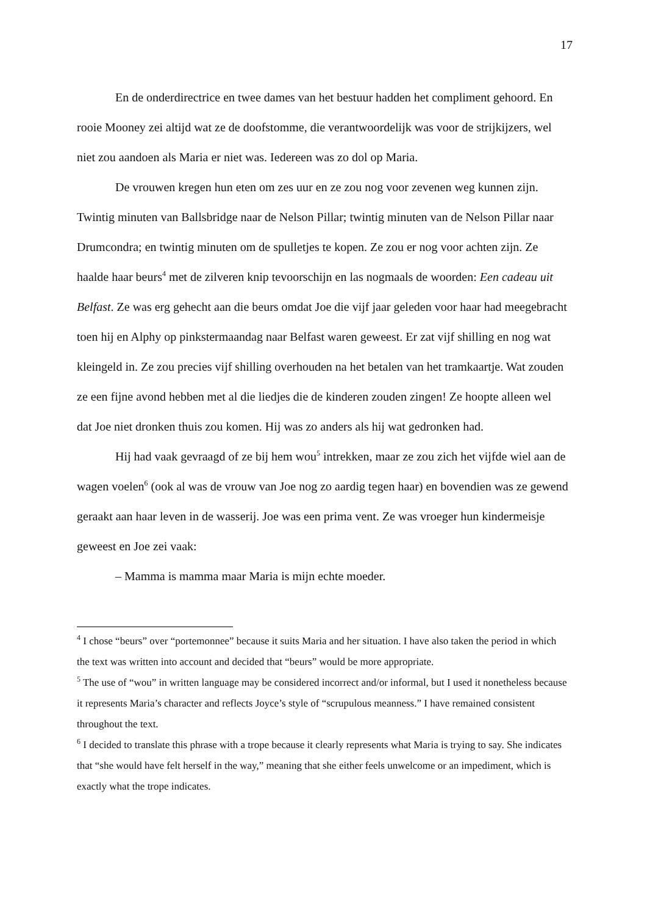17
En de onderdirectrice en twee dames van het bestuur hadden het compliment gehoord. En rooie Mooney zei altijd wat ze de doofstomme, die verantwoordelijk was voor de strijkijzers, wel niet zou aandoen als Maria er niet was. Iedereen was zo dol op Maria.
De vrouwen kregen hun eten om zes uur en ze zou nog voor zevenen weg kunnen zijn. Twintig minuten van Ballsbridge naar de Nelson Pillar; twintig minuten van de Nelson Pillar naar Drumcondra; en twintig minuten om de spulletjes te kopen. Ze zou er nog voor achten zijn. Ze haalde haar beurs<sup>4</sup> met de zilveren knip tevoorschijn en las nogmaals de woorden: Een cadeau uit Belfast. Ze was erg gehecht aan die beurs omdat Joe die vijf jaar geleden voor haar had meegebracht toen hij en Alphy op pinkstermaandag naar Belfast waren geweest. Er zat vijf shilling en nog wat kleingeld in. Ze zou precies vijf shilling overhouden na het betalen van het tramkaartje. Wat zouden ze een fijne avond hebben met al die liedjes die de kinderen zouden zingen! Ze hoopte alleen wel dat Joe niet dronken thuis zou komen. Hij was zo anders als hij wat gedronken had.
Hij had vaak gevraagd of ze bij hem wou<sup>5</sup> intrekken, maar ze zou zich het vijfde wiel aan de wagen voelen<sup>6</sup> (ook al was de vrouw van Joe nog zo aardig tegen haar) en bovendien was ze gewend geraakt aan haar leven in de wasserij. Joe was een prima vent. Ze was vroeger hun kindermeisje geweest en Joe zei vaak:
– Mamma is mamma maar Maria is mijn echte moeder.
<sup>4</sup> I chose “beurs” over “portemonnee” because it suits Maria and her situation. I have also taken the period in which the text was written into account and decided that “beurs” would be more appropriate.
<sup>5</sup> The use of “wou” in written language may be considered incorrect and/or informal, but I used it nonetheless because it represents Maria’s character and reflects Joyce’s style of “scrupulous meanness.” I have remained consistent throughout the text.
<sup>6</sup> I decided to translate this phrase with a trope because it clearly represents what Maria is trying to say. She indicates that “she would have felt herself in the way,” meaning that she either feels unwelcome or an impediment, which is exactly what the trope indicates.